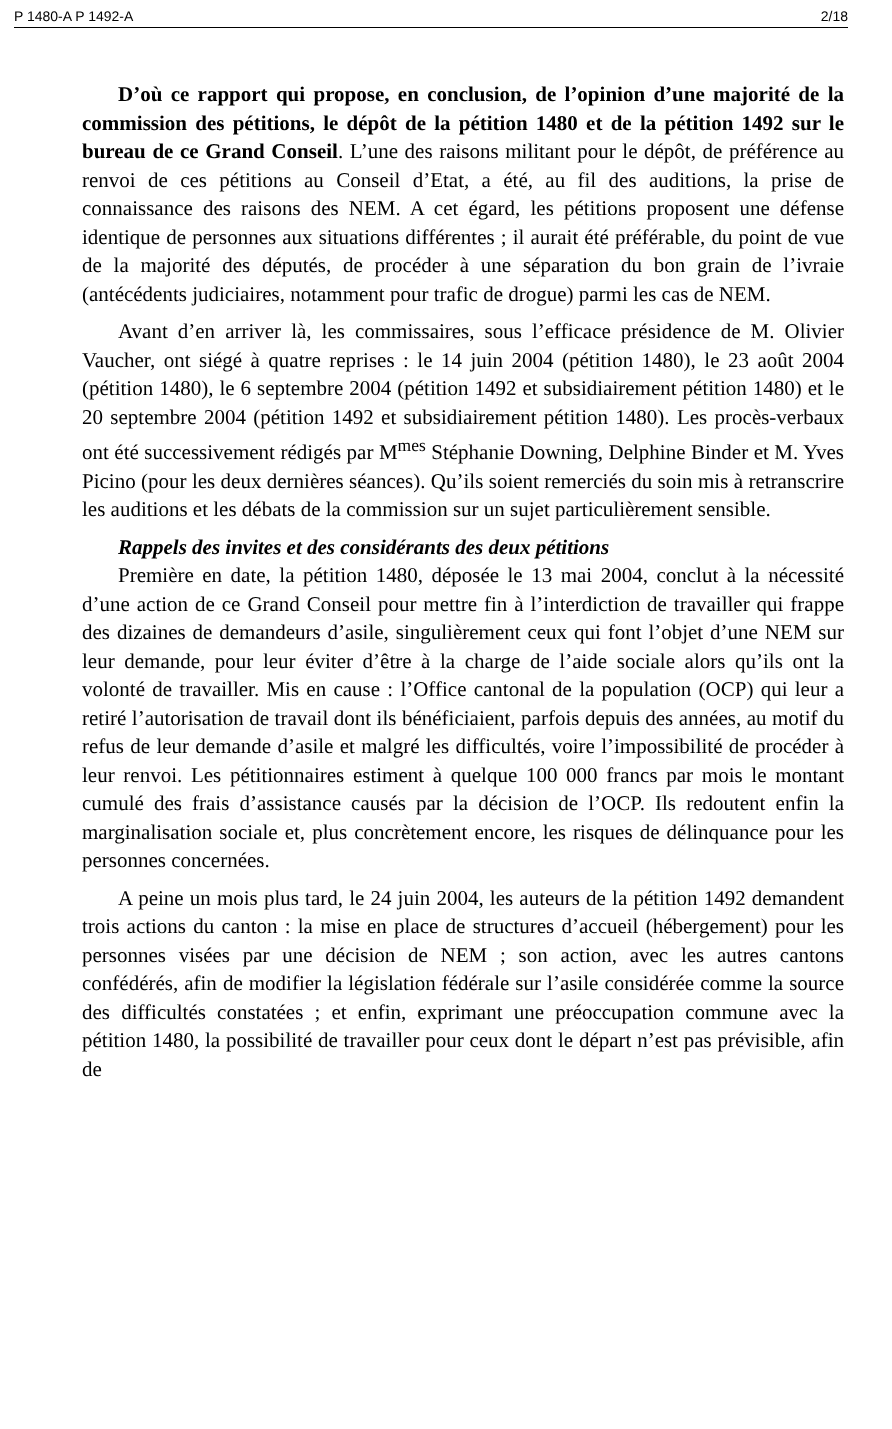P 1480-A P 1492-A 2/18
D’où ce rapport qui propose, en conclusion, de l’opinion d’une majorité de la commission des pétitions, le dépôt de la pétition 1480 et de la pétition 1492 sur le bureau de ce Grand Conseil. L’une des raisons militant pour le dépôt, de préférence au renvoi de ces pétitions au Conseil d’Etat, a été, au fil des auditions, la prise de connaissance des raisons des NEM. A cet égard, les pétitions proposent une défense identique de personnes aux situations différentes ; il aurait été préférable, du point de vue de la majorité des députés, de procéder à une séparation du bon grain de l’ivraie (antécédents judiciaires, notamment pour trafic de drogue) parmi les cas de NEM.
Avant d’en arriver là, les commissaires, sous l’efficace présidence de M. Olivier Vaucher, ont siégé à quatre reprises : le 14 juin 2004 (pétition 1480), le 23 août 2004 (pétition 1480), le 6 septembre 2004 (pétition 1492 et subsidiairement pétition 1480) et le 20 septembre 2004 (pétition 1492 et subsidiairement pétition 1480). Les procès-verbaux ont été successivement rédigés par M<sup>mes</sup> Stéphanie Downing, Delphine Binder et M. Yves Picino (pour les deux dernières séances). Qu’ils soient remerciés du soin mis à retranscrire les auditions et les débats de la commission sur un sujet particulièrement sensible.
Rappels des invites et des considérants des deux pétitions
Première en date, la pétition 1480, déposée le 13 mai 2004, conclut à la nécessité d’une action de ce Grand Conseil pour mettre fin à l’interdiction de travailler qui frappe des dizaines de demandeurs d’asile, singulièrement ceux qui font l’objet d’une NEM sur leur demande, pour leur éviter d’être à la charge de l’aide sociale alors qu’ils ont la volonté de travailler. Mis en cause : l’Office cantonal de la population (OCP) qui leur a retiré l’autorisation de travail dont ils bénéficiaient, parfois depuis des années, au motif du refus de leur demande d’asile et malgré les difficultés, voire l’impossibilité de procéder à leur renvoi. Les pétitionnaires estiment à quelque 100 000 francs par mois le montant cumulé des frais d’assistance causés par la décision de l’OCP. Ils redoutent enfin la marginalisation sociale et, plus concrètement encore, les risques de délinquance pour les personnes concernées.
A peine un mois plus tard, le 24 juin 2004, les auteurs de la pétition 1492 demandent trois actions du canton : la mise en place de structures d’accueil (hébergement) pour les personnes visées par une décision de NEM ; son action, avec les autres cantons confédérés, afin de modifier la législation fédérale sur l’asile considérée comme la source des difficultés constatées ; et enfin, exprimant une préoccupation commune avec la pétition 1480, la possibilité de travailler pour ceux dont le départ n’est pas prévisible, afin de